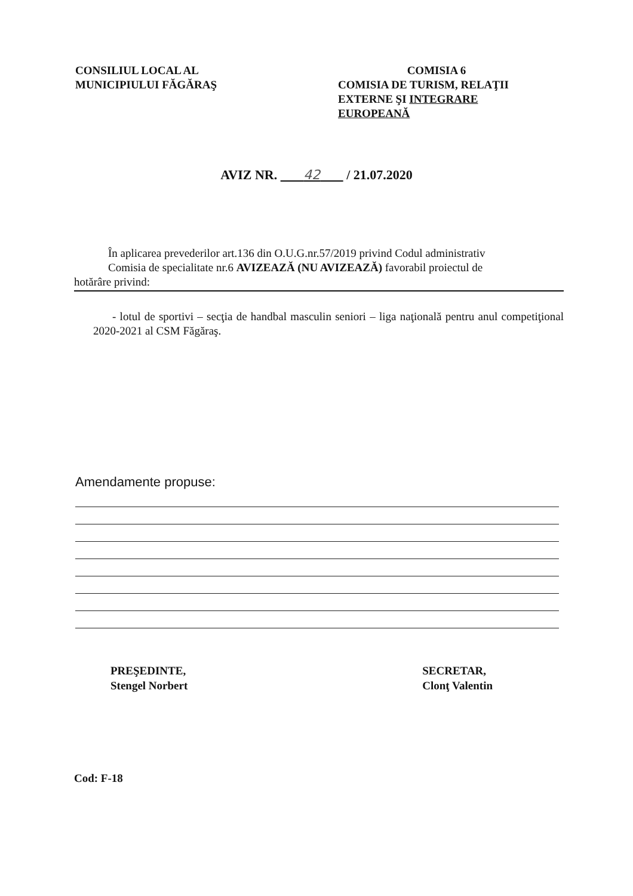CONSILIUL LOCAL AL
MUNICIPIULUI FĂGĂRAŞ
COMISIA 6
COMISIA DE TURISM, RELAŢII EXTERNE ŞI INTEGRARE EUROPEANĂ
AVIZ NR. 42 / 21.07.2020
În aplicarea prevederilor art.136 din O.U.G.nr.57/2019 privind Codul administrativ
Comisia de specialitate nr.6 AVIZEAZĂ (NU AVIZEAZĂ) favorabil proiectul de
hotărâre privind:
- lotul de sportivi – secţia de handbal masculin seniori – liga naţională pentru anul competiţional 2020-2021 al CSM Făgăraş.
Amendamente propuse:
PREŞEDINTE,
Stengel Norbert
SECRETAR,
Clonţ Valentin
Cod: F-18